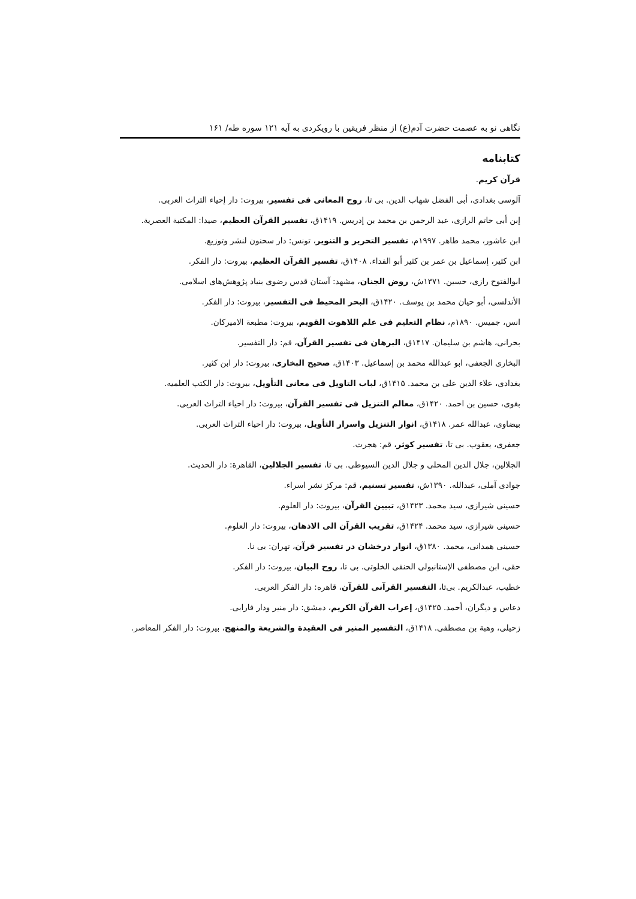نگاهی نو به عصمت حضرت آدم(ع) از منظر فریقین با رویکردی به آیه ۱۲۱ سوره طه/ ۱۶۱
کتابنامه
قرآن کریم.
آلوسی بغدادی، أبی الفضل شهاب الدین. بی تا، روح المعانی فی تفسیر، بیروت: دار إحیاء التراث العربی.
إبن أبی حاتم الرازی، عبد الرحمن بن محمد بن إدریس. ۱۴۱۹ق، تفسیر القرآن العظیم، صیدا: المکتبة العصریة.
ابن عاشور، محمد طاهر. ۱۹۹۷م، تفسیر التحریر و التنویر، تونس: دار سحنون لنشر وتوزیع.
ابن کثیر، إسماعیل بن عمر بن کثیر أبو الفداء. ۱۴۰۸ق، تفسیر القرآن العظیم، بیروت: دار الفکر.
ابوالفتوح رازی، حسین. ۱۳۷۱ش، روض الجنان، مشهد: آستان قدس رضوی بنیاد پژوهش‌های اسلامی.
الأندلسی، أبو حیان محمد بن یوسف. ۱۴۲۰ق، البحر المحیط فی التفسیر، بیروت: دار الفکر.
انس، جمیس. ۱۸۹۰م، نظام التعلیم فی علم اللاهوت القویم، بیروت: مطبعة الامیرکان.
بحرانی، هاشم بن سلیمان. ۱۴۱۷ق، البرهان فی تفسیر القرآن، قم: دار التفسیر.
البخاری الجعفی، ابو عبدالله محمد بن إسماعیل. ۱۴۰۳ق، صحیح البخاری، بیروت: دار ابن کثیر.
بغدادی، علاء الدین علی بن محمد. ۱۴۱۵ق، لباب التاویل فی معانی التأویل، بیروت: دار الکتب العلمیه.
بغوی، حسین بن احمد. ۱۴۲۰ق، معالم التنزیل فی تفسیر القرآن، بیروت: دار احیاء التراث العربی.
بیضاوی، عبدالله عمر. ۱۴۱۸ق، انوار التنزیل واسرار التأویل، بیروت: دار احیاء التراث العربی.
جعفری، یعقوب. بی تا، تفسیر کوثر، قم: هجرت.
الجلالین، جلال الدین المحلی و جلال الدین السیوطی. بی تا، تفسیر الجلالین، القاهرة: دار الحدیث.
جوادی آملی، عبدالله. ۱۳۹۰ش، تفسیر تسنیم، قم: مرکز نشر اسراء.
حسینی شیرازی، سید محمد. ۱۴۲۳ق، تبیین القرآن، بیروت: دار العلوم.
حسینی شیرازی، سید محمد. ۱۴۲۴ق، تقریب القرآن الی الاذهان، بیروت: دار العلوم.
حسینی همدانی، محمد. ۱۳۸۰ق، انوار درخشان در تفسیر قرآن، تهران: بی نا.
حقی، ابن مصطفی الإستانبولی الحنفی الخلوتی. بی تا، روح البیان، بیروت: دار الفکر.
خطیب، عبدالکریم. بی‌تا، التفسیر القرآنی للقرآن، قاهره: دار الفکر العربی.
دعاس و دیگران، أحمد. ۱۴۲۵ق، إعراب القرآن الکریم، دمشق: دار منیر ودار فارابی.
زحیلی، وهبة بن مصطفی. ۱۴۱۸ق، التفسیر المنیر فی العقیدة والشریعة والمنهج، بیروت: دار الفکر المعاصر.